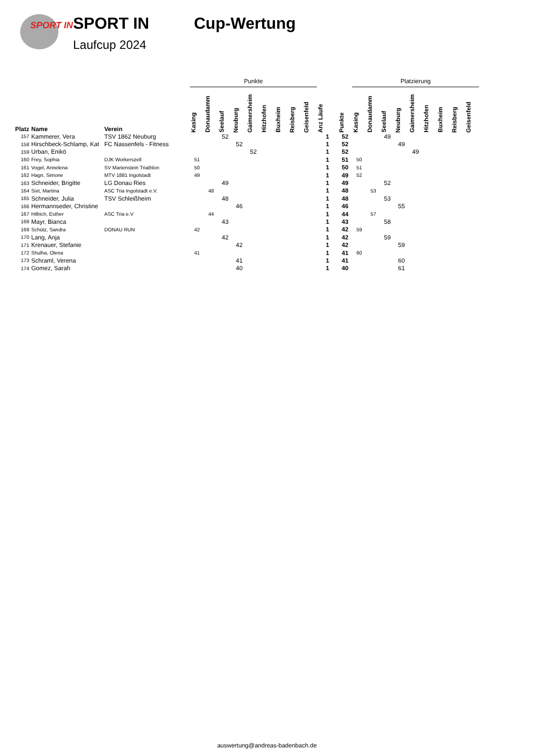SPORT IN
SPORT IN Cup-Wertung
Laufcup 2024
| | | | Punkte | | | | | | | | | | | Platzierung | | | | | | | | |
| --- | --- | --- | --- | --- | --- | --- | --- | --- | --- | --- | --- | --- | --- | --- | --- | --- | --- | --- | --- | --- | --- | --- |
| Platz | Name | Verein | Kasing | Donaudamm | Seelauf | Neuburg | Gaimersheim | Hitzhofen | Buxheim | Reisberg | Geisenfeld | Anz Läufe | Punkte | Kasing | Donaudamm | Seelauf | Neuburg | Gaimersheim | Hitzhofen | Buxheim | Reisberg | Geisenfeld |
| 157 | Kammerer, Vera | TSV 1862 Neuburg | | | 52 | | | | | | | 1 | 52 | | | 49 | | | | | | |
| 158 | Hirschbeck-Schlamp, Kat | FC Nassenfels - Fitness | | | | 52 | | | | | | 1 | 52 | | | | 49 | | | | | |
| 159 | Urban, Enikö | | | | | | 52 | | | | | 1 | 52 | | | | | 49 | | | | |
| 160 | Frey, Sophia | DJK Workerszell | 51 | | | | | | | | | 1 | 51 | 50 | | | | | | | | |
| 161 | Vogel, Annelena | SV Marienstein Triathlon | 50 | | | | | | | | | 1 | 50 | 51 | | | | | | | | |
| 162 | Hagn, Simone | MTV 1881 Ingolstadt | 49 | | | | | | | | | 1 | 49 | 52 | | | | | | | | |
| 163 | Schneider, Brigitte | LG Donau Ries | | | 49 | | | | | | | 1 | 49 | | | 52 | | | | | | |
| 164 | Sixt, Martina | ASC Tria Ingolstadt e.V. | | 48 | | | | | | | | 1 | 48 | | 53 | | | | | | | |
| 165 | Schneider, Julia | TSV Schleißheim | | | 48 | | | | | | | 1 | 48 | | | 53 | | | | | | |
| 166 | Hermannseder, Christine | | | | | 46 | | | | | | 1 | 46 | | | | 55 | | | | | |
| 167 | Hilbich, Esther | ASC Tria e.V | | 44 | | | | | | | | 1 | 44 | | 57 | | | | | | | |
| 168 | Mayr, Bianca | | | | 43 | | | | | | | 1 | 43 | | | 58 | | | | | | |
| 169 | Schütz, Sandra | DONAU RUN | 42 | | | | | | | | | 1 | 42 | 59 | | | | | | | | |
| 170 | Lang, Anja | | | | 42 | | | | | | | 1 | 42 | | | 59 | | | | | | |
| 171 | Krenauer, Stefanie | | | | | 42 | | | | | | 1 | 42 | | | | 59 | | | | | |
| 172 | Shulha, Olena | | 41 | | | | | | | | | 1 | 41 | 60 | | | | | | | | |
| 173 | Schraml, Verena | | | | | 41 | | | | | | 1 | 41 | | | | 60 | | | | | |
| 174 | Gomez, Sarah | | | | | 40 | | | | | | 1 | 40 | | | | 61 | | | | | |
auswertung@andreas-badenbach.de